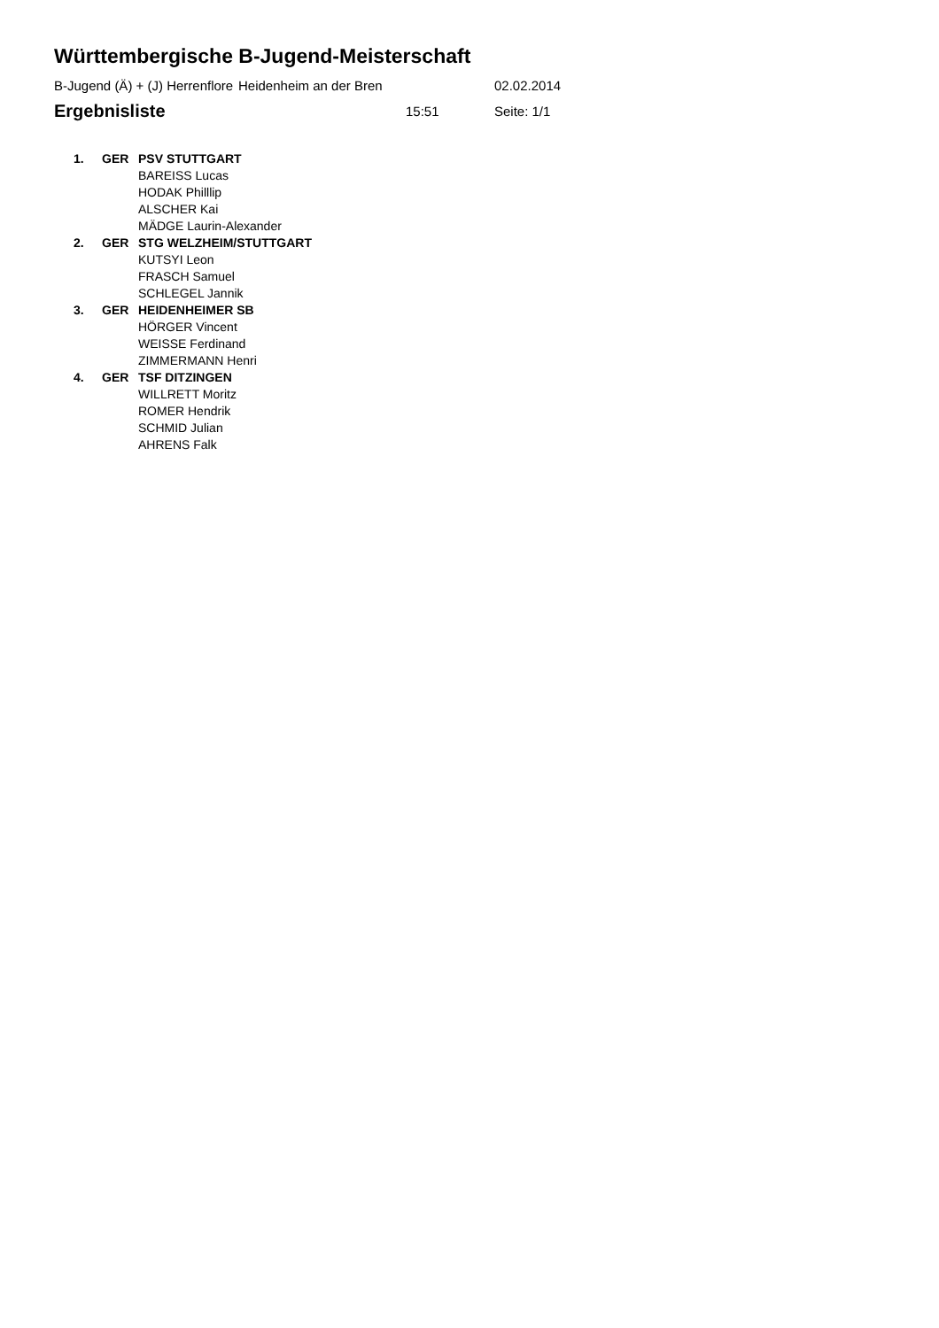Württembergische B-Jugend-Meisterschaft
B-Jugend (Ä) + (J) Herrenflore Heidenheim an der Bren 02.02.2014
Ergebnisliste 15:51 Seite: 1/1
| 1. | GER | PSV STUTTGART |
| | | BAREISS Lucas |
| | | HODAK Philllip |
| | | ALSCHER Kai |
| | | MÄDGE Laurin-Alexander |
| 2. | GER | STG WELZHEIM/STUTTGART |
| | | KUTSYI Leon |
| | | FRASCH Samuel |
| | | SCHLEGEL Jannik |
| 3. | GER | HEIDENHEIMER SB |
| | | HÖRGER Vincent |
| | | WEISSE Ferdinand |
| | | ZIMMERMANN Henri |
| 4. | GER | TSF DITZINGEN |
| | | WILLRETT Moritz |
| | | ROMER Hendrik |
| | | SCHMID Julian |
| | | AHRENS Falk |